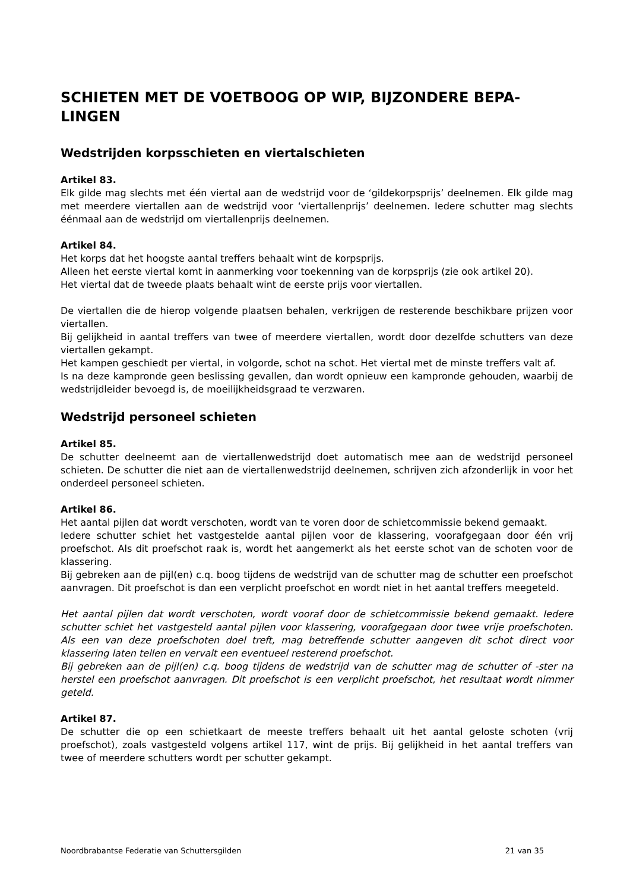SCHIETEN MET DE VOETBOOG OP WIP, BIJZONDERE BEPA-
LINGEN
Wedstrijden korpsschieten en viertalschieten
Artikel 83.
Elk gilde mag slechts met één viertal aan de wedstrijd voor de ‘gildekorpsprijs’ deelnemen. Elk gilde mag met meerdere viertallen aan de wedstrijd voor ‘viertallenprijs’ deelnemen. Iedere schutter mag slechts éénmaal aan de wedstrijd om viertallenprijs deelnemen.
Artikel 84.
Het korps dat het hoogste aantal treffers behaalt wint de korpsprijs.
Alleen het eerste viertal komt in aanmerking voor toekenning van de korpsprijs (zie ook artikel 20).
Het viertal dat de tweede plaats behaalt wint de eerste prijs voor viertallen.
De viertallen die de hierop volgende plaatsen behalen, verkrijgen de resterende beschikbare prijzen voor viertallen.
Bij gelijkheid in aantal treffers van twee of meerdere viertallen, wordt door dezelfde schutters van deze viertallen gekampt.
Het kampen geschiedt per viertal, in volgorde, schot na schot. Het viertal met de minste treffers valt af.
Is na deze kampronde geen beslissing gevallen, dan wordt opnieuw een kampronde gehouden, waarbij de wedstrijdleider bevoegd is, de moeilijkheidsgraad te verzwaren.
Wedstrijd personeel schieten
Artikel 85.
De schutter deelneemt aan de viertallenwedstrijd doet automatisch mee aan de wedstrijd personeel schieten. De schutter die niet aan de viertallenwedstrijd deelnemen, schrijven zich afzonderlijk in voor het onderdeel personeel schieten.
Artikel 86.
Het aantal pijlen dat wordt verschoten, wordt van te voren door de schietcommissie bekend gemaakt.
Iedere schutter schiet het vastgestelde aantal pijlen voor de klassering, voorafgegaan door één vrij proefschot. Als dit proefschot raak is, wordt het aangemerkt als het eerste schot van de schoten voor de klassering.
Bij gebreken aan de pijl(en) c.q. boog tijdens de wedstrijd van de schutter mag de schutter een proefschot aanvragen. Dit proefschot is dan een verplicht proefschot en wordt niet in het aantal treffers meegeteld.
Het aantal pijlen dat wordt verschoten, wordt vooraf door de schietcommissie bekend gemaakt. Iedere schutter schiet het vastgesteld aantal pijlen voor klassering, voorafgegaan door twee vrije proefschoten. Als een van deze proefschoten doel treft, mag betreffende schutter aangeven dit schot direct voor klassering laten tellen en vervalt een eventueel resterend proefschot.
Bij gebreken aan de pijl(en) c.q. boog tijdens de wedstrijd van de schutter mag de schutter of -ster na herstel een proefschot aanvragen. Dit proefschot is een verplicht proefschot, het resultaat wordt nimmer geteld.
Artikel 87.
De schutter die op een schietkaart de meeste treffers behaalt uit het aantal geloste schoten (vrij proefschot), zoals vastgesteld volgens artikel 117, wint de prijs. Bij gelijkheid in het aantal treffers van twee of meerdere schutters wordt per schutter gekampt.
Noordbrabantse Federatie van Schuttersgilden 21 van 35